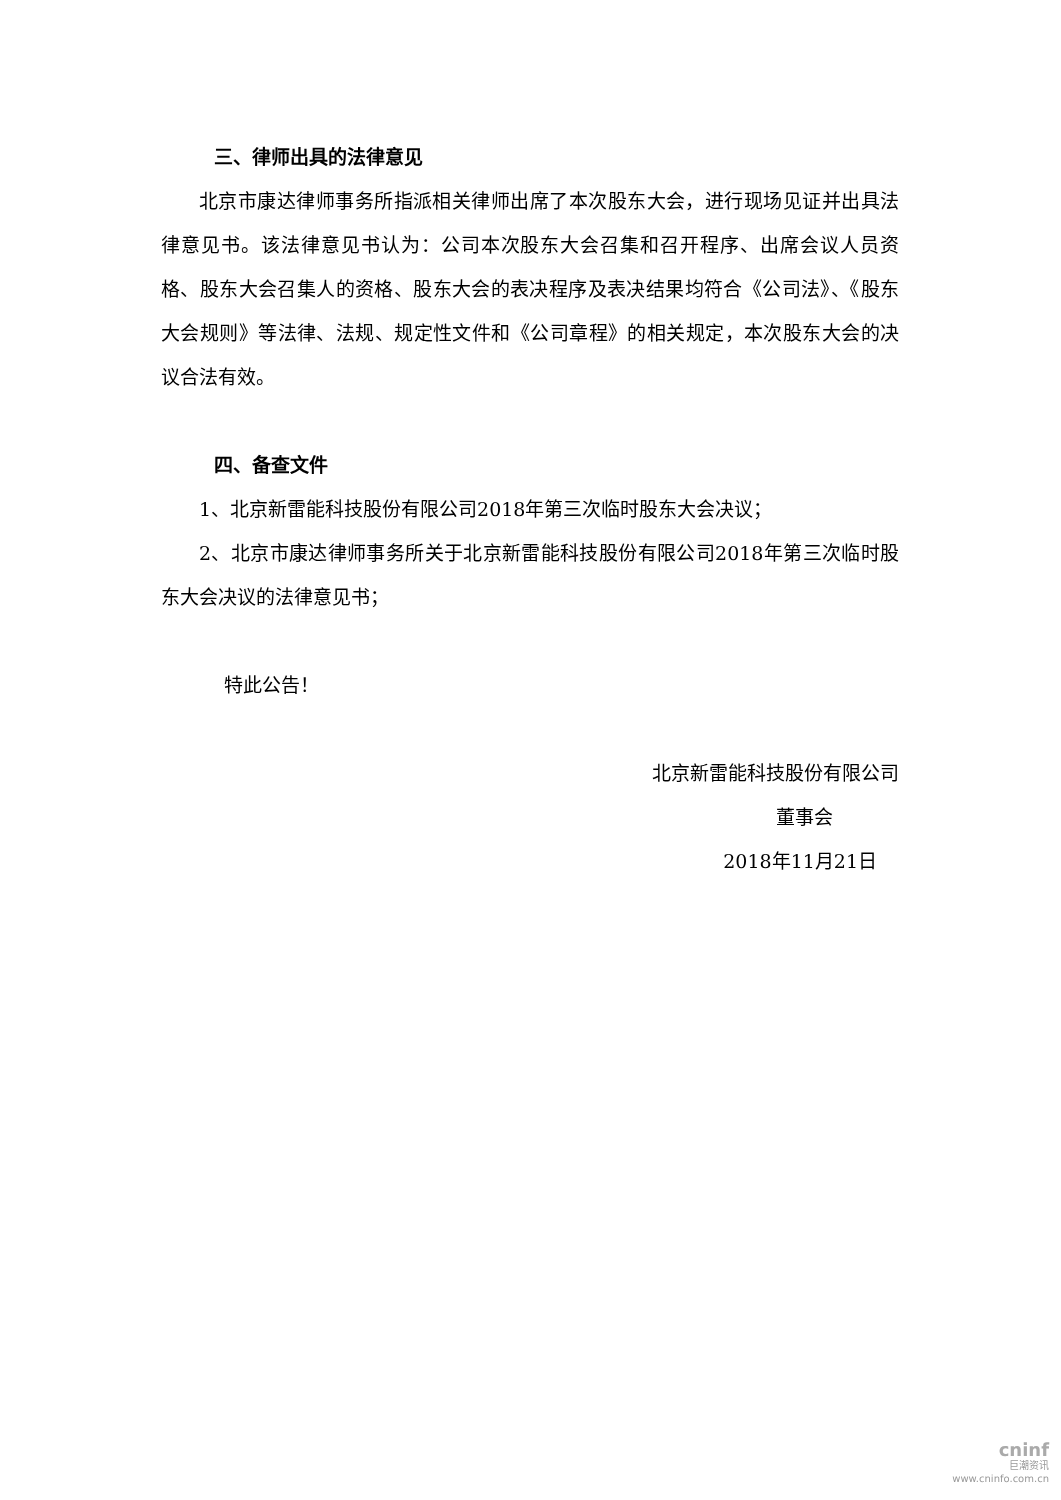三、律师出具的法律意见
北京市康达律师事务所指派相关律师出席了本次股东大会，进行现场见证并出具法律意见书。该法律意见书认为：公司本次股东大会召集和召开程序、出席会议人员资格、股东大会召集人的资格、股东大会的表决程序及表决结果均符合《公司法》、《股东大会规则》等法律、法规、规定性文件和《公司章程》的相关规定，本次股东大会的决议合法有效。
四、备查文件
1、北京新雷能科技股份有限公司2018年第三次临时股东大会决议；
2、北京市康达律师事务所关于北京新雷能科技股份有限公司2018年第三次临时股东大会决议的法律意见书；
特此公告！
北京新雷能科技股份有限公司
董事会
2018年11月21日
cninf
巨潮资讯
www.cninfo.com.cn